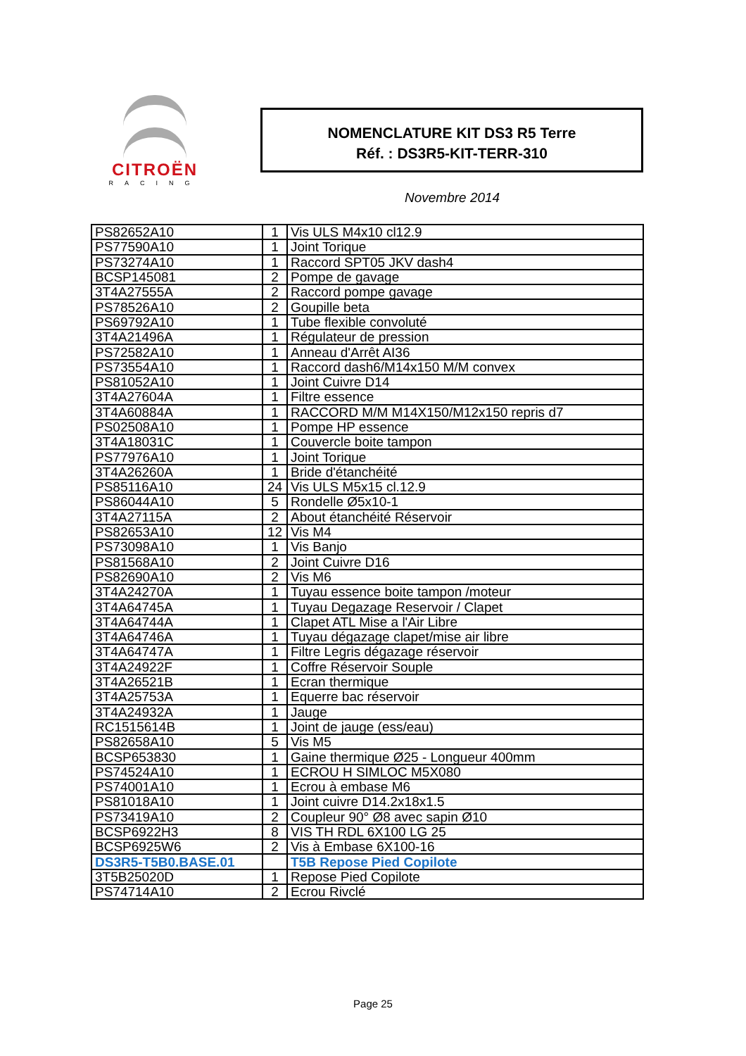CITROËN
RACING
NOMENCLATURE KIT DS3 R5 Terre
Réf. : DS3R5-KIT-TERR-310
Novembre 2014
| PS82652A10 | 1 | Vis ULS M4x10 cl12.9 |
| PS77590A10 | 1 | Joint Torique |
| PS73274A10 | 1 | Raccord SPT05 JKV dash4 |
| BCSP145081 | 2 | Pompe de gavage |
| 3T4A27555A | 2 | Raccord pompe gavage |
| PS78526A10 | 2 | Goupille beta |
| PS69792A10 | 1 | Tube flexible convoluté |
| 3T4A21496A | 1 | Régulateur de pression |
| PS72582A10 | 1 | Anneau d'Arrêt AI36 |
| PS73554A10 | 1 | Raccord dash6/M14x150 M/M convex |
| PS81052A10 | 1 | Joint Cuivre D14 |
| 3T4A27604A | 1 | Filtre essence |
| 3T4A60884A | 1 | RACCORD M/M M14X150/M12x150 repris d7 |
| PS02508A10 | 1 | Pompe HP essence |
| 3T4A18031C | 1 | Couvercle boite tampon |
| PS77976A10 | 1 | Joint Torique |
| 3T4A26260A | 1 | Bride d'étanchéité |
| PS85116A10 | 24 | Vis ULS M5x15 cl.12.9 |
| PS86044A10 | 5 | Rondelle Ø5x10-1 |
| 3T4A27115A | 2 | About étanchéité Réservoir |
| PS82653A10 | 12 | Vis M4 |
| PS73098A10 | 1 | Vis Banjo |
| PS81568A10 | 2 | Joint Cuivre D16 |
| PS82690A10 | 2 | Vis M6 |
| 3T4A24270A | 1 | Tuyau essence boite tampon /moteur |
| 3T4A64745A | 1 | Tuyau Degazage Reservoir / Clapet |
| 3T4A64744A | 1 | Clapet ATL Mise a l'Air Libre |
| 3T4A64746A | 1 | Tuyau dégazage clapet/mise air libre |
| 3T4A64747A | 1 | Filtre Legris dégazage réservoir |
| 3T4A24922F | 1 | Coffre Réservoir Souple |
| 3T4A26521B | 1 | Ecran thermique |
| 3T4A25753A | 1 | Equerre bac réservoir |
| 3T4A24932A | 1 | Jauge |
| RC1515614B | 1 | Joint de jauge (ess/eau) |
| PS82658A10 | 5 | Vis M5 |
| BCSP653830 | 1 | Gaine thermique Ø25 - Longueur 400mm |
| PS74524A10 | 1 | ECROU H SIMLOC M5X080 |
| PS74001A10 | 1 | Ecrou à embase M6 |
| PS81018A10 | 1 | Joint cuivre D14.2x18x1.5 |
| PS73419A10 | 2 | Coupleur 90° Ø8 avec sapin Ø10 |
| BCSP6922H3 | 8 | VIS TH RDL 6X100 LG 25 |
| BCSP6925W6 | 2 | Vis à Embase 6X100-16 |
| DS3R5-T5B0.BASE.01 | | T5B Repose Pied Copilote |
| 3T5B25020D | 1 | Repose Pied Copilote |
| PS74714A10 | 2 | Ecrou Rivclé |
Page 25